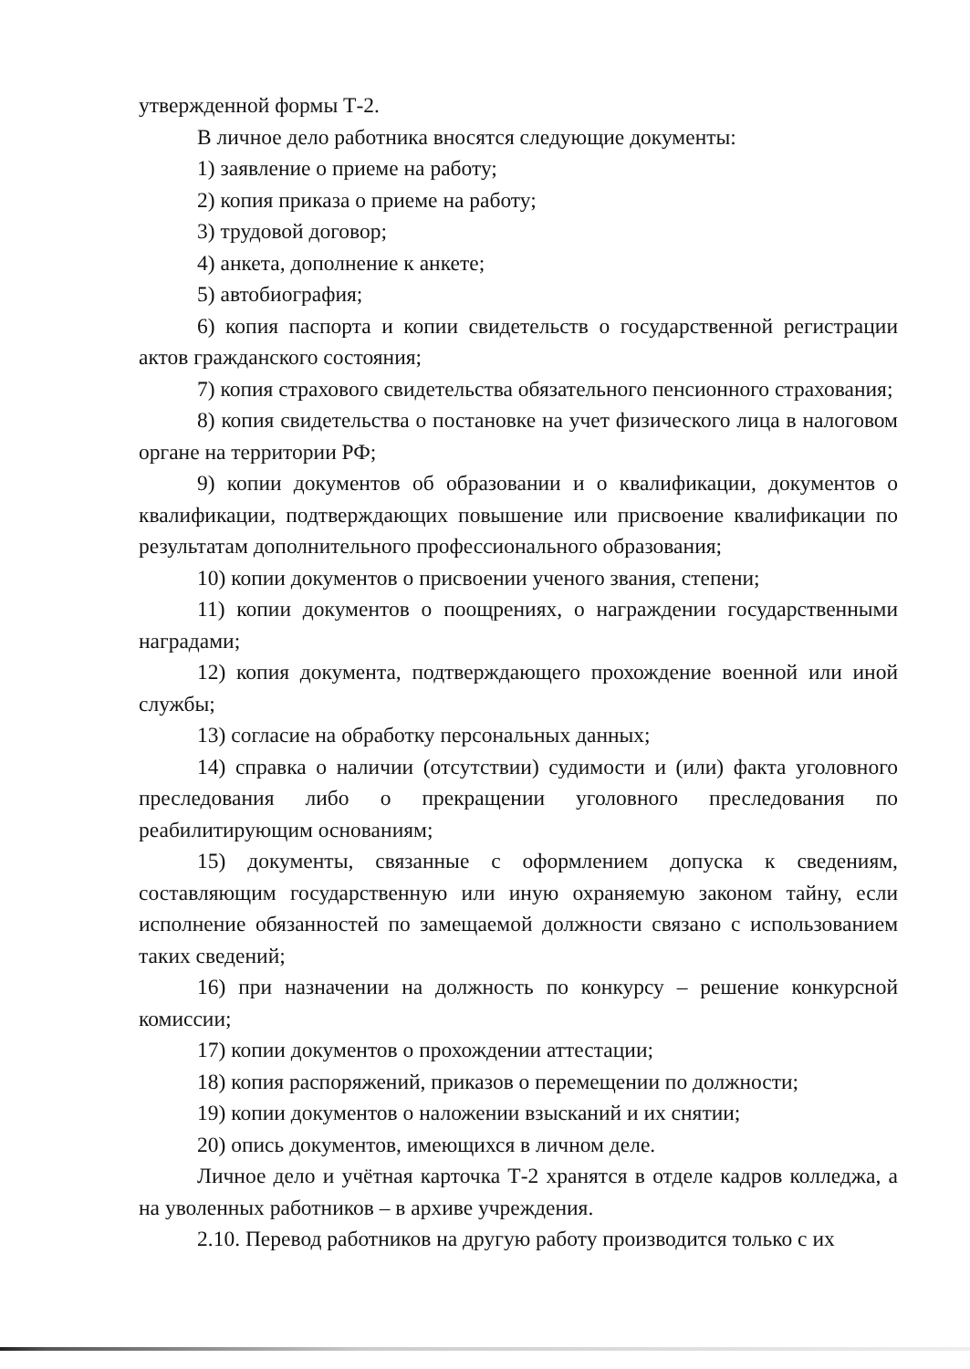утвержденной формы Т-2.
В личное дело работника вносятся следующие документы:
1) заявление о приеме на работу;
2) копия приказа о приеме на работу;
3) трудовой договор;
4) анкета, дополнение к анкете;
5) автобиография;
6) копия паспорта и копии свидетельств о государственной регистрации актов гражданского состояния;
7) копия страхового свидетельства обязательного пенсионного страхования;
8) копия свидетельства о постановке на учет физического лица в налоговом органе на территории РФ;
9) копии документов об образовании и о квалификации, документов о квалификации, подтверждающих повышение или присвоение квалификации по результатам дополнительного профессионального образования;
10) копии документов о присвоении ученого звания, степени;
11) копии документов о поощрениях, о награждении государственными наградами;
12) копия документа, подтверждающего прохождение военной или иной службы;
13) согласие на обработку персональных данных;
14) справка о наличии (отсутствии) судимости и (или) факта уголовного преследования либо о прекращении уголовного преследования по реабилитирующим основаниям;
15) документы, связанные с оформлением допуска к сведениям, составляющим государственную или иную охраняемую законом тайну, если исполнение обязанностей по замещаемой должности связано с использованием таких сведений;
16) при назначении на должность по конкурсу – решение конкурсной комиссии;
17) копии документов о прохождении аттестации;
18) копия распоряжений, приказов о перемещении по должности;
19) копии документов о наложении взысканий и их снятии;
20) опись документов, имеющихся в личном деле.
Личное дело и учётная карточка Т-2 хранятся в отделе кадров колледжа, а на уволенных работников – в архиве учреждения.
2.10. Перевод работников на другую работу производится только с их